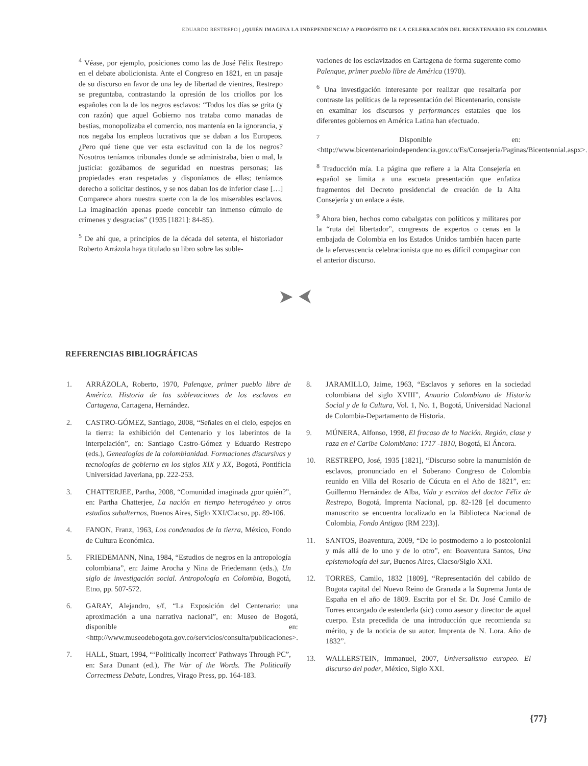EDUARDO RESTREPO | ¿QUIÉN IMAGINA LA INDEPENDENCIA? A PROPÓSITO DE LA CELEBRACIÓN DEL BICENTENARIO EN COLOMBIA
<sup>4</sup> Véase, por ejemplo, posiciones como las de José Félix Restrepo en el debate abolicionista. Ante el Congreso en 1821, en un pasaje de su discurso en favor de una ley de libertad de vientres, Restrepo se preguntaba, contrastando la opresión de los criollos por los españoles con la de los negros esclavos: “Todos los días se grita (y con razón) que aquel Gobierno nos trataba como manadas de bestias, monopolizaba el comercio, nos mantenía en la ignorancia, y nos negaba los empleos lucrativos que se daban a los Europeos. ¿Pero qué tiene que ver esta esclavitud con la de los negros? Nosotros teníamos tribunales donde se administraba, bien o mal, la justicia: gozábamos de seguridad en nuestras personas; las propiedades eran respetadas y disponíamos de ellas; teníamos derecho a solicitar destinos, y se nos daban los de inferior clase […] Comparece ahora nuestra suerte con la de los miserables esclavos. La imaginación apenas puede concebir tan inmenso cúmulo de crímenes y desgracias” (1935 [1821]: 84-85).
<sup>5</sup> De ahí que, a principios de la década del setenta, el historiador Roberto Arrázola haya titulado su libro sobre las suble-
vaciones de los esclavizados en Cartagena de forma sugerente como Palenque, primer pueblo libre de América (1970).
<sup>6</sup> Una investigación interesante por realizar que resaltaría por contraste las políticas de la representación del Bicentenario, consiste en examinar los discursos y performances estatales que los diferentes gobiernos en América Latina han efectuado.
<sup>7</sup> Disponible en: <http://www.bicentenarioindependencia.gov.co/Es/Consejeria/Paginas/Bicentennial.aspx>.
<sup>8</sup> Traducción mía. La página que refiere a la Alta Consejería en español se limita a una escueta presentación que enfatiza fragmentos del Decreto presidencial de creación de la Alta Consejería y un enlace a éste.
<sup>9</sup> Ahora bien, hechos como cabalgatas con políticos y militares por la “ruta del libertador”, congresos de expertos o cenas en la embajada de Colombia en los Estados Unidos también hacen parte de la efervescencia celebracionista que no es difícil compaginar con el anterior discurso.
➤ ⮜
REFERENCIAS BIBLIOGRÁFICAS
1. ARRÁZOLA, Roberto, 1970, Palenque, primer pueblo libre de América. Historia de las sublevaciones de los esclavos en Cartagena, Cartagena, Hernández.
2. CASTRO-GÓMEZ, Santiago, 2008, “Señales en el cielo, espejos en la tierra: la exhibición del Centenario y los laberintos de la interpelación”, en: Santiago Castro-Gómez y Eduardo Restrepo (eds.), Genealogías de la colombianidad. Formaciones discursivas y tecnologías de gobierno en los siglos XIX y XX, Bogotá, Pontificia Universidad Javeriana, pp. 222-253.
3. CHATTERJEE, Partha, 2008, “Comunidad imaginada ¿por quién?”, en: Partha Chatterjee, La nación en tiempo heterogéneo y otros estudios subalternos, Buenos Aires, Siglo XXI/Clacso, pp. 89-106.
4. FANON, Franz, 1963, Los condenados de la tierra, México, Fondo de Cultura Económica.
5. FRIEDEMANN, Nina, 1984, “Estudios de negros en la antropología colombiana”, en: Jaime Arocha y Nina de Friedemann (eds.), Un siglo de investigación social. Antropología en Colombia, Bogotá, Etno, pp. 507-572.
6. GARAY, Alejandro, s/f, “La Exposición del Centenario: una aproximación a una narrativa nacional”, en: Museo de Bogotá, disponible en: <http://www.museodebogota.gov.co/servicios/consulta/publicaciones>.
7. HALL, Stuart, 1994, “‘Politically Incorrect’ Pathways Through PC”, en: Sara Dunant (ed.), The War of the Words. The Politically Correctness Debate, Londres, Virago Press, pp. 164-183.
8. JARAMILLO, Jaime, 1963, “Esclavos y señores en la sociedad colombiana del siglo XVIII”, Anuario Colombiano de Historia Social y de la Cultura, Vol. 1, No. 1, Bogotá, Universidad Nacional de Colombia-Departamento de Historia.
9. MÚNERA, Alfonso, 1998, El fracaso de la Nación. Región, clase y raza en el Caribe Colombiano: 1717 -1810, Bogotá, El Áncora.
10. RESTREPO, José, 1935 [1821], “Discurso sobre la manumisión de esclavos, pronunciado en el Soberano Congreso de Colombia reunido en Villa del Rosario de Cúcuta en el Año de 1821”, en: Guillermo Hernández de Alba, Vida y escritos del doctor Félix de Restrepo, Bogotá, Imprenta Nacional, pp. 82-128 [el documento manuscrito se encuentra localizado en la Biblioteca Nacional de Colombia, Fondo Antiguo (RM 223)].
11. SANTOS, Boaventura, 2009, “De lo postmoderno a lo postcolonial y más allá de lo uno y de lo otro”, en: Boaventura Santos, Una epistemología del sur, Buenos Aires, Clacso/Siglo XXI.
12. TORRES, Camilo, 1832 [1809], “Representación del cabildo de Bogota capital del Nuevo Reino de Granada a la Suprema Junta de España en el año de 1809. Escrita por el Sr. Dr. José Camilo de Torres encargado de estenderla (sic) como asesor y director de aquel cuerpo. Esta precedida de una introducción que recomienda su mérito, y de la noticia de su autor. Imprenta de N. Lora. Año de 1832”.
13. WALLERSTEIN, Immanuel, 2007, Universalismo europeo. El discurso del poder, México, Siglo XXI.
{77}